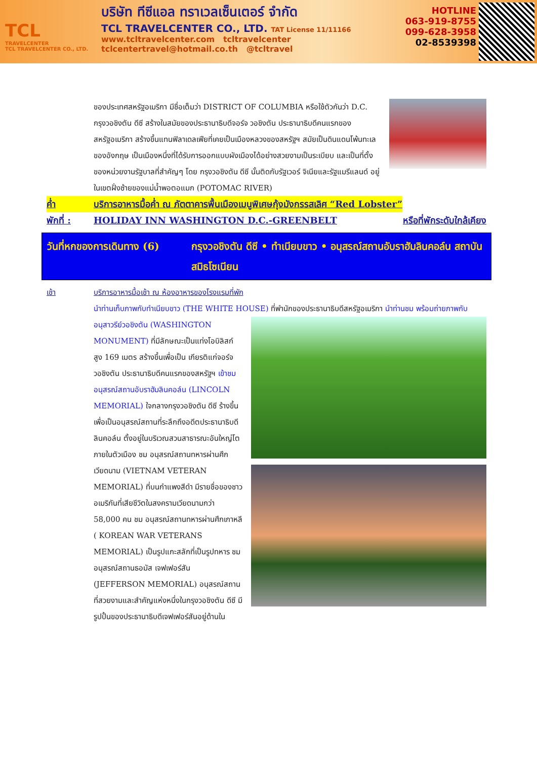TCL
TRAVELCENTER
TCL TRAVELCENTER CO., LTD.
บริษัท ทีซีแอล ทราเวลเซ็นเตอร์ จำกัด
TCL TRAVELCENTER CO., LTD. TAT License 11/11166
www.tcltravelcenter.com tcltravelcenter
tclcentertravel@hotmail.co.th @tcltravel
HOTLINE
063-919-8755
099-628-3958
02-8539398
ของประเทศสหรัฐอเมริกา มีชื่อเต็มว่า DISTRICT OF COLUMBIA หรือใช้ตัวกันว่า D.C. กรุงวอชิงตัน ดีซี สร้างในสมัยของประธานาธิบดีจอร์จ วอชิงตัน ประธานาธิบดีคนแรกของสหรัฐอเมริกา สร้างขึ้นแทนฟิลาเดลเฟียที่เคยเป็นเมืองหลวงของสหรัฐฯ สมัยเป็นดินแดนโพ้นทะเลของอังกฤษ เป็นเมืองหนึ่งที่ได้รับการออกแบบผังเมืองได้อย่างสวยงามเป็นระเบียบ และเป็นที่ตั้งของหน่วยงานรัฐบาลที่สำคัญๆ โดย กรุงวอชิงตัน ดีซี นั้นติดกับรัฐเวอร์ จิเนียและรัฐแมรีแลนด์ อยู่ในเขตฝั่งซ้ายของแม่น้ำพอตอแมก (POTOMAC RIVER)
ค่ำ บริการอาหารมื้อค่ำ ณ ภัตตาคารพื้นเมืองเมนูพิเศษกุ้งมังกรรสเลิศ “Red Lobster”
พักที่ : HOLIDAY INN WASHINGTON D.C.-GREENBELT หรือที่พักระดับใกล้เคียง
วันที่หกของการเดินทาง (6) กรุงวอชิงตัน ดีซี • ทำเนียบขาว • อนุสรณ์สถานอับราฮัมลินคอล์น สถาบันสมิธโซเนียน
เช้า บริการอาหารมื้อเช้า ณ ห้องอาหารของโรงแรมที่พัก
นำท่านเก็บภาพกับทำเนียบขาว (THE WHITE HOUSE) ที่พำนักของประธานาธิบดีสหรัฐอเมริกา นำท่านชม
พร้อมถ่ายภาพกับอนุสาวรีย์วอชิงตัน (WASHINGTON MONUMENT) ที่มีลักษณะเป็นแท่งโอบิลิสก์ สูง 169 เมตร สร้างขึ้นเพื่อเป็น เกียรติแก่จอร์จ วอชิงตัน ประธานาธิบดีคนแรกของสหรัฐฯ เข้าชมอนุสรณ์สถานอับราฮัมลินคอล์น (LINCOLN MEMORIAL) ใจกลางกรุงวอชิงตัน ดีซี ร้างขึ้นเพื่อเป็นอนุสรณ์สถานที่ระลึกถึงอดีตประธานาธิบดี ลินคอล์น ตั้งอยู่ในบริเวณสวนสาธารณะอันใหญ่โตภายในตัวเมือง ชม อนุสรณ์สถานทหารผ่านศึกเวียดนาม
(VIETNAM VETERAN MEMORIAL) ที่บนกำแพงสีดำ มีรายชื่อของชาวอเมริกันที่เสียชีวิตในสงครามเวียดนามกว่า 58,000 คน ชม อนุสรณ์สถานทหารผ่านศึกเกาหลี ( KOREAN WAR VETERANS MEMORIAL) เป็นรูปแกะสลักที่เป็นรูปทหาร ชม อนุสรณ์สถานธอมัส เจฟเฟอร์สัน (JEFFERSON MEMORIAL) อนุสรณ์สถานที่สวยงามและสำคัญแห่งหนึ่งในกรุงวอชิงตัน ดีซี มีรูปปั้นของประธานาธิบดีเจฟเฟอร์สันอยู่ด้านใน